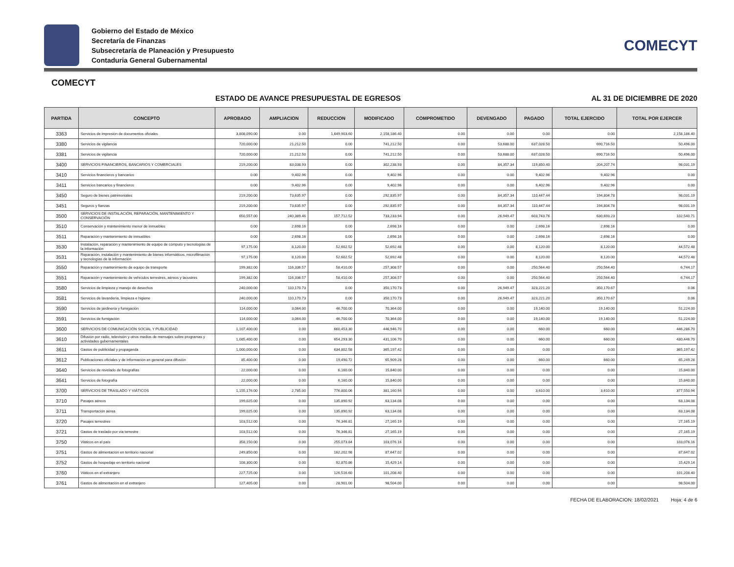Gobierno del Estado de México
Secretaría de Finanzas
Subsecretaría de Planeación y Presupuesto
Contaduria General Gubernamental
COMECYT
COMECYT
ESTADO DE AVANCE PRESUPUESTAL DE EGRESOS AL 31 DE DICIEMBRE DE 2020
| PARTIDA | CONCEPTO | APROBADO | AMPLIACION | REDUCCION | MODIFICADO | COMPROMETIDO | DEVENGADO | PAGADO | TOTAL EJERCIDO | TOTAL POR EJERCER |
| --- | --- | --- | --- | --- | --- | --- | --- | --- | --- | --- |
| 3363 | Servicios de impresión de documentos oficiales | 3,808,090.00 | 0.00 | 1,649,903.60 | 2,158,186.40 | 0.00 | 0.00 | 0.00 | 0.00 | 2,158,186.40 |
| 3380 | Servicios de vigilancia | 720,000.00 | 21,212.50 | 0.00 | 741,212.50 | 0.00 | 53,688.00 | 637,028.50 | 690,716.50 | 50,496.00 |
| 3381 | Servicios de vigilancia | 720,000.00 | 21,212.50 | 0.00 | 741,212.50 | 0.00 | 53,688.00 | 637,028.50 | 690,716.50 | 50,496.00 |
| 3400 | SERVICIOS FINANCIEROS, BANCARIOS Y COMERCIALES | 219,200.00 | 83,038.93 | 0.00 | 302,238.93 | 0.00 | 84,357.34 | 119,850.40 | 204,207.74 | 98,031.19 |
| 3410 | Servicios financieros y bancarios | 0.00 | 9,402.96 | 0.00 | 9,402.96 | 0.00 | 0.00 | 9,402.96 | 9,402.96 | 0.00 |
| 3411 | Servicios bancarios y financieros | 0.00 | 9,402.96 | 0.00 | 9,402.96 | 0.00 | 0.00 | 9,402.96 | 9,402.96 | 0.00 |
| 3450 | Seguro de bienes patrimoniales | 219,200.00 | 73,635.97 | 0.00 | 292,835.97 | 0.00 | 84,357.34 | 110,447.44 | 194,804.78 | 98,031.19 |
| 3451 | Seguros y fianzas | 219,200.00 | 73,635.97 | 0.00 | 292,835.97 | 0.00 | 84,357.34 | 110,447.44 | 194,804.78 | 98,031.19 |
| 3500 | SERVICIOS DE INSTALACIÓN, REPARACIÓN, MANTENIMIENTO Y CONSERVACIÓN | 650,557.00 | 240,389.46 | 157,712.52 | 733,233.94 | 0.00 | 26,949.47 | 603,743.76 | 630,693.23 | 102,540.71 |
| 3510 | Conservación y mantenimiento menor de inmuebles | 0.00 | 2,698.16 | 0.00 | 2,698.16 | 0.00 | 0.00 | 2,698.16 | 2,698.16 | 0.00 |
| 3511 | Reparación y mantenimiento de inmuebles | 0.00 | 2,698.16 | 0.00 | 2,698.16 | 0.00 | 0.00 | 2,698.16 | 2,698.16 | 0.00 |
| 3530 | Instalación, reparación y mantenimiento de equipo de cómputo y tecnologías de la información | 97,175.00 | 8,120.00 | 52,602.52 | 52,692.48 | 0.00 | 0.00 | 8,120.00 | 8,120.00 | 44,572.48 |
| 3531 | Reparación, instalación y mantenimiento de bienes informáticos, microfilmación y tecnologías de la información | 97,175.00 | 8,120.00 | 52,602.52 | 52,692.48 | 0.00 | 0.00 | 8,120.00 | 8,120.00 | 44,572.48 |
| 3550 | Reparación y mantenimiento de equipo de transporte | 199,382.00 | 116,336.57 | 58,410.00 | 257,308.57 | 0.00 | 0.00 | 250,564.40 | 250,564.40 | 6,744.17 |
| 3551 | Reparación y mantenimiento de vehículos terrestres, aéreos y lacustres | 199,382.00 | 116,336.57 | 58,410.00 | 257,308.57 | 0.00 | 0.00 | 250,564.40 | 250,564.40 | 6,744.17 |
| 3580 | Servicios de limpieza y manejo de desechos | 240,000.00 | 110,170.73 | 0.00 | 350,170.73 | 0.00 | 26,949.47 | 323,221.20 | 350,170.67 | 0.06 |
| 3581 | Servicios de lavandería, limpieza e higiene | 240,000.00 | 110,170.73 | 0.00 | 350,170.73 | 0.00 | 26,949.47 | 323,221.20 | 350,170.67 | 0.06 |
| 3590 | Servicios de jardinería y fumigación | 114,000.00 | 3,064.00 | 46,700.00 | 70,364.00 | 0.00 | 0.00 | 19,140.00 | 19,140.00 | 51,224.00 |
| 3591 | Servicios de fumigación | 114,000.00 | 3,064.00 | 46,700.00 | 70,364.00 | 0.00 | 0.00 | 19,140.00 | 19,140.00 | 51,224.00 |
| 3600 | SERVICIOS DE COMUNICACIÓN SOCIAL Y PUBLICIDAD | 1,107,400.00 | 0.00 | 660,453.30 | 446,946.70 | 0.00 | 0.00 | 660.00 | 660.00 | 446,286.70 |
| 3610 | Difusión por radio, televisión y otros medios de mensajes sobre programas y actividades gubernamentales | 1,085,400.00 | 0.00 | 654,293.30 | 431,106.70 | 0.00 | 0.00 | 660.00 | 660.00 | 430,446.70 |
| 3611 | Gastos de publicidad y propaganda | 1,000,000.00 | 0.00 | 634,802.58 | 365,197.42 | 0.00 | 0.00 | 0.00 | 0.00 | 365,197.42 |
| 3612 | Publicaciones oficiales y de información en general para difusión | 85,400.00 | 0.00 | 19,490.72 | 65,909.28 | 0.00 | 0.00 | 660.00 | 660.00 | 65,249.28 |
| 3640 | Servicios de revelado de fotografías | 22,000.00 | 0.00 | 6,160.00 | 15,840.00 | 0.00 | 0.00 | 0.00 | 0.00 | 15,840.00 |
| 3641 | Servicios de fotografía | 22,000.00 | 0.00 | 6,160.00 | 15,840.00 | 0.00 | 0.00 | 0.00 | 0.00 | 15,840.00 |
| 3700 | SERVICIOS DE TRASLADO Y VIÁTICOS | 1,155,176.00 | 2,785.00 | 776,800.06 | 381,160.94 | 0.00 | 0.00 | 3,610.00 | 3,610.00 | 377,550.94 |
| 3710 | Pasajes aéreos | 199,025.00 | 0.00 | 135,890.92 | 63,134.08 | 0.00 | 0.00 | 0.00 | 0.00 | 63,134.08 |
| 3711 | Transportación aérea | 199,025.00 | 0.00 | 135,890.92 | 63,134.08 | 0.00 | 0.00 | 0.00 | 0.00 | 63,134.08 |
| 3720 | Pasajes terrestres | 103,512.00 | 0.00 | 76,346.81 | 27,165.19 | 0.00 | 0.00 | 0.00 | 0.00 | 27,165.19 |
| 3721 | Gastos de traslado por vía terrestre | 103,512.00 | 0.00 | 76,346.81 | 27,165.19 | 0.00 | 0.00 | 0.00 | 0.00 | 27,165.19 |
| 3750 | Viáticos en el país | 358,150.00 | 0.00 | 255,073.84 | 103,076.16 | 0.00 | 0.00 | 0.00 | 0.00 | 103,076.16 |
| 3751 | Gastos de alimentación en territorio nacional | 249,850.00 | 0.00 | 162,202.98 | 87,647.02 | 0.00 | 0.00 | 0.00 | 0.00 | 87,647.02 |
| 3752 | Gastos de hospedaje en territorio nacional | 108,300.00 | 0.00 | 92,870.86 | 15,429.14 | 0.00 | 0.00 | 0.00 | 0.00 | 15,429.14 |
| 3760 | Viáticos en el extranjero | 227,725.00 | 0.00 | 126,516.60 | 101,208.40 | 0.00 | 0.00 | 0.00 | 0.00 | 101,208.40 |
| 3761 | Gastos de alimentación en el extranjero | 127,405.00 | 0.00 | 28,901.00 | 98,504.00 | 0.00 | 0.00 | 0.00 | 0.00 | 98,504.00 |
FECHA DE ELABORACION: 18/02/2021 Hoja: 4 de 6